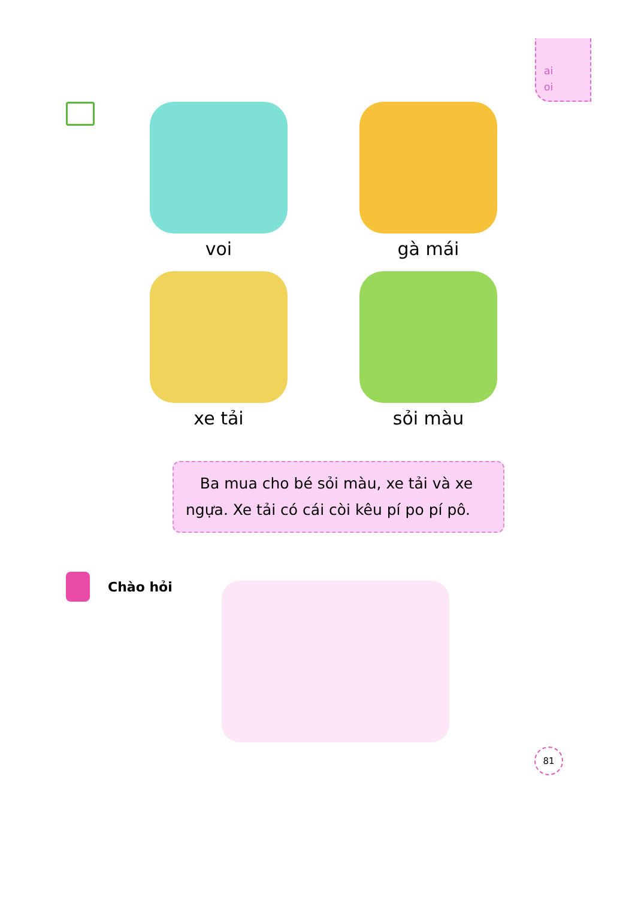ai
oi
voi
gà mái
xe tải
sỏi màu
Ba mua cho bé sỏi màu, xe tải và xe ngựa. Xe tải có cái còi kêu pí po pí pô.
Chào hỏi
81